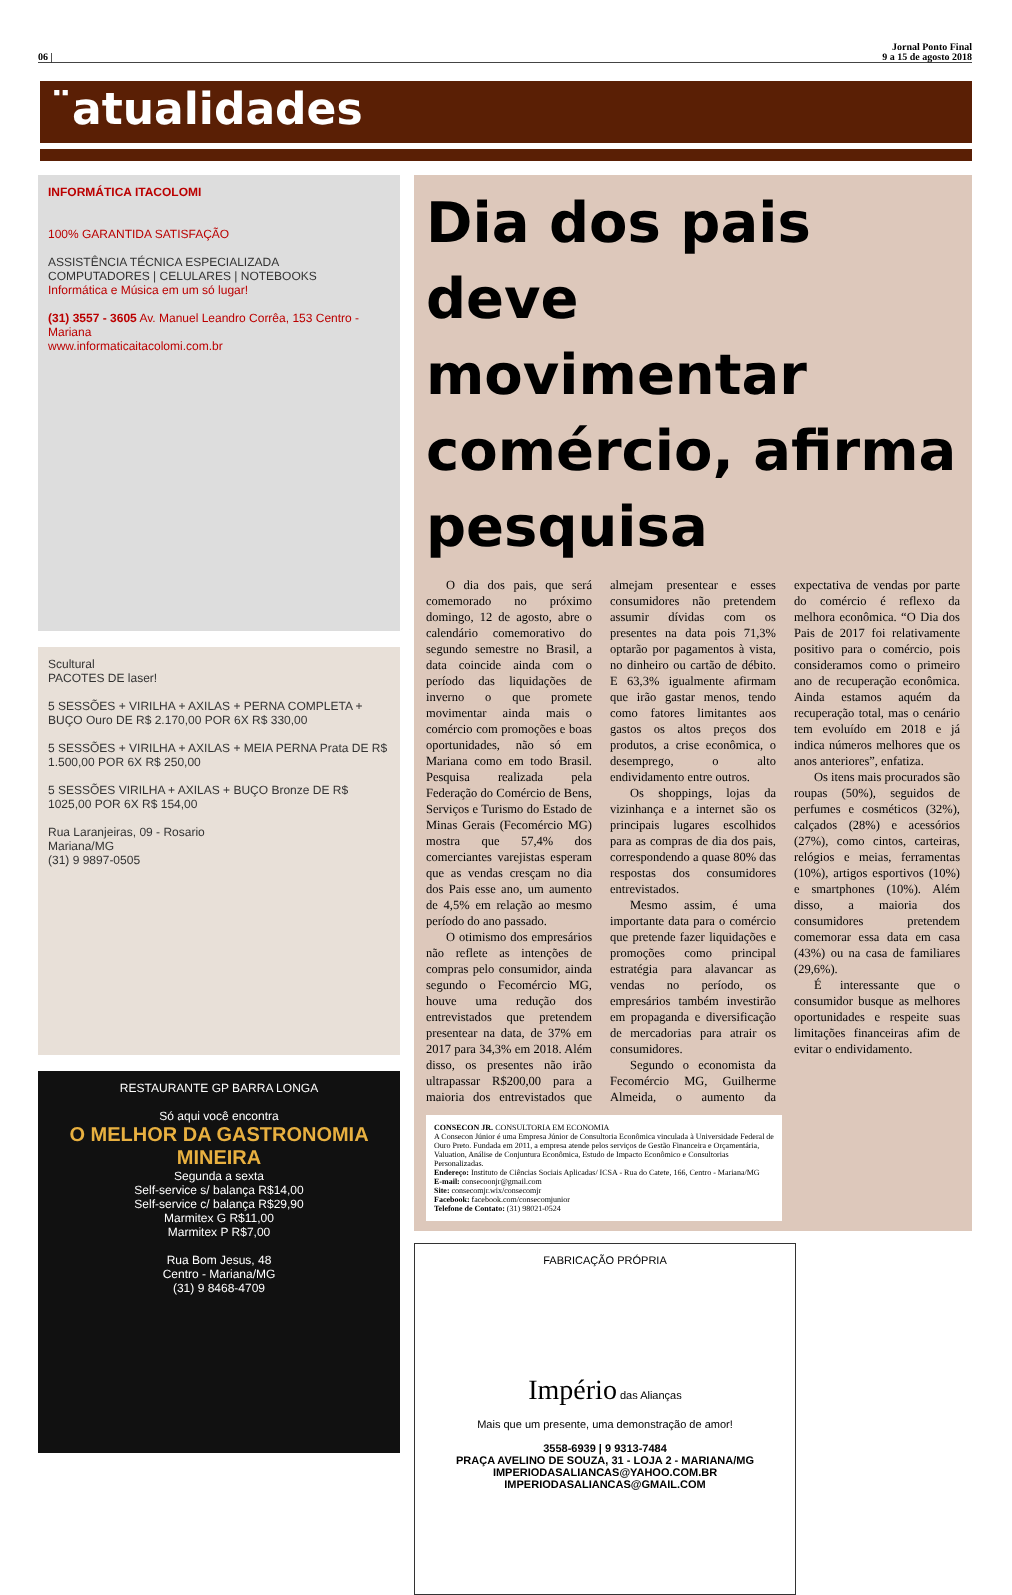06 |
Jornal Ponto Final
9 a 15 de agosto 2018
¨atualidades
INFORMÁTICA ITACOLOMI
100% GARANTIDA SATISFAÇÃO
ASSISTÊNCIA TÉCNICA ESPECIALIZADA
COMPUTADORES | CELULARES | NOTEBOOKS
Informática e Música em um só lugar!
(31) 3557 - 3605 Av. Manuel Leandro Corrêa, 153 Centro - Mariana
www.informaticaitacolomi.com.br
Scultural
PACOTES DE laser!
5 SESSÕES + VIRILHA + AXILAS + PERNA COMPLETA + BUÇO Ouro DE R$ 2.170,00 POR 6X R$ 330,00
5 SESSÕES + VIRILHA + AXILAS + MEIA PERNA Prata DE R$ 1.500,00 POR 6X R$ 250,00
5 SESSÕES VIRILHA + AXILAS + BUÇO Bronze DE R$ 1025,00 POR 6X R$ 154,00
Rua Laranjeiras, 09 - Rosario
Mariana/MG
(31) 9 9897-0505
RESTAURANTE GP BARRA LONGA
Só aqui você encontra
O MELHOR DA GASTRONOMIA MINEIRA
Segunda a sexta
Self-service s/ balança R$14,00
Self-service c/ balança R$29,90
Marmitex G R$11,00
Marmitex P R$7,00
Rua Bom Jesus, 48
Centro - Mariana/MG
(31) 9 8468-4709
Dia dos pais deve movimentar comércio, afirma pesquisa
O dia dos pais, que será comemorado no próximo domingo, 12 de agosto, abre o calendário comemorativo do segundo semestre no Brasil, a data coincide ainda com o período das liquidações de inverno o que promete movimentar ainda mais o comércio com promoções e boas oportunidades, não só em Mariana como em todo Brasil. Pesquisa realizada pela Federação do Comércio de Bens, Serviços e Turismo do Estado de Minas Gerais (Fecomércio MG) mostra que 57,4% dos comerciantes varejistas esperam que as vendas cresçam no dia dos Pais esse ano, um aumento de 4,5% em relação ao mesmo período do ano passado.
O otimismo dos empresários não reflete as intenções de compras pelo consumidor, ainda segundo o Fecomércio MG, houve uma redução dos entrevistados que pretendem presentear na data, de 37% em 2017 para 34,3% em 2018. Além disso, os presentes não irão ultrapassar R$200,00 para a maioria dos entrevistados que almejam presentear e esses consumidores não pretendem assumir dívidas com os presentes na data pois 71,3% optarão por pagamentos à vista, no dinheiro ou cartão de débito. E 63,3% igualmente afirmam que irão gastar menos, tendo como fatores limitantes aos gastos os altos preços dos produtos, a crise econômica, o desemprego, o alto endividamento entre outros.
Os shoppings, lojas da vizinhança e a internet são os principais lugares escolhidos para as compras de dia dos pais, correspondendo a quase 80% das respostas dos consumidores entrevistados.
Mesmo assim, é uma importante data para o comércio que pretende fazer liquidações e promoções como principal estratégia para alavancar as vendas no período, os empresários também investirão em propaganda e diversificação de mercadorias para atrair os consumidores.
Segundo o economista da Fecomércio MG, Guilherme Almeida, o aumento da expectativa de vendas por parte do comércio é reflexo da melhora econômica. “O Dia dos Pais de 2017 foi relativamente positivo para o comércio, pois consideramos como o primeiro ano de recuperação econômica. Ainda estamos aquém da recuperação total, mas o cenário tem evoluído em 2018 e já indica números melhores que os anos anteriores”, enfatiza.
Os itens mais procurados são roupas (50%), seguidos de perfumes e cosméticos (32%), calçados (28%) e acessórios (27%), como cintos, carteiras, relógios e meias, ferramentas (10%), artigos esportivos (10%) e smartphones (10%). Além disso, a maioria dos consumidores pretendem comemorar essa data em casa (43%) ou na casa de familiares (29,6%).
É interessante que o consumidor busque as melhores oportunidades e respeite suas limitações financeiras afim de evitar o endividamento.
CONSECON JR. CONSULTORIA EM ECONOMIA
A Consecon Júnior é uma Empresa Júnior de Consultoria Econômica vinculada à Universidade Federal de Ouro Preto. Fundada em 2011, a empresa atende pelos serviços de Gestão Financeira e Orçamentária, Valuation, Análise de Conjuntura Econômica, Estudo de Impacto Econômico e Consultorias Personalizadas.
Endereço: Instituto de Ciências Sociais Aplicadas/ ICSA - Rua do Catete, 166, Centro - Mariana/MG
E-mail: consecoonjr@gmail.com
Site: consecomjr.wix/consecomjr
Facebook: facebook.com/consecomjunior
Telefone de Contato: (31) 98021-0524
FABRICAÇÃO PRÓPRIA
Império das Alianças
Mais que um presente, uma demonstração de amor!
3558-6939 | 9 9313-7484
PRAÇA AVELINO DE SOUZA, 31 - LOJA 2 - MARIANA/MG
IMPERIODASALIANCAS@YAHOO.COM.BR
IMPERIODASALIANCAS@GMAIL.COM